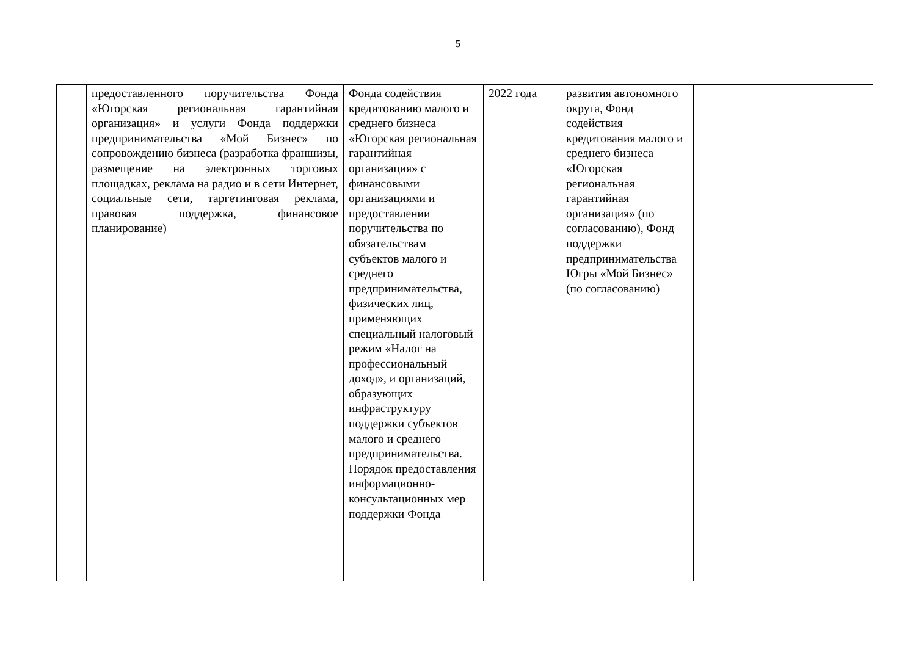5
| | предоставленного поручительства Фонда «Югорская региональная гарантийная организация» и услуги Фонда поддержки предпринимательства «Мой Бизнес» по сопровождению бизнеса (разработка франшизы, размещение на электронных торговых площадках, реклама на радио и в сети Интернет, социальные сети, таргетинговая реклама, правовая поддержка, финансовое планирование) | Фонда содействия кредитованию малого и среднего бизнеса «Югорская региональная гарантийная организация» с финансовыми организациями и предоставлении поручительства по обязательствам субъектов малого и среднего предпринимательства, физических лиц, применяющих специальный налоговый режим «Налог на профессиональный доход», и организаций, образующих инфраструктуру поддержки субъектов малого и среднего предпринимательства. Порядок предоставления информационно-консультационных мер поддержки Фонда | 2022 года | развития автономного округа, Фонд содействия кредитования малого и среднего бизнеса «Югорская региональная гарантийная организация» (по согласованию), Фонд поддержки предпринимательства Югры «Мой Бизнес» (по согласованию) | |